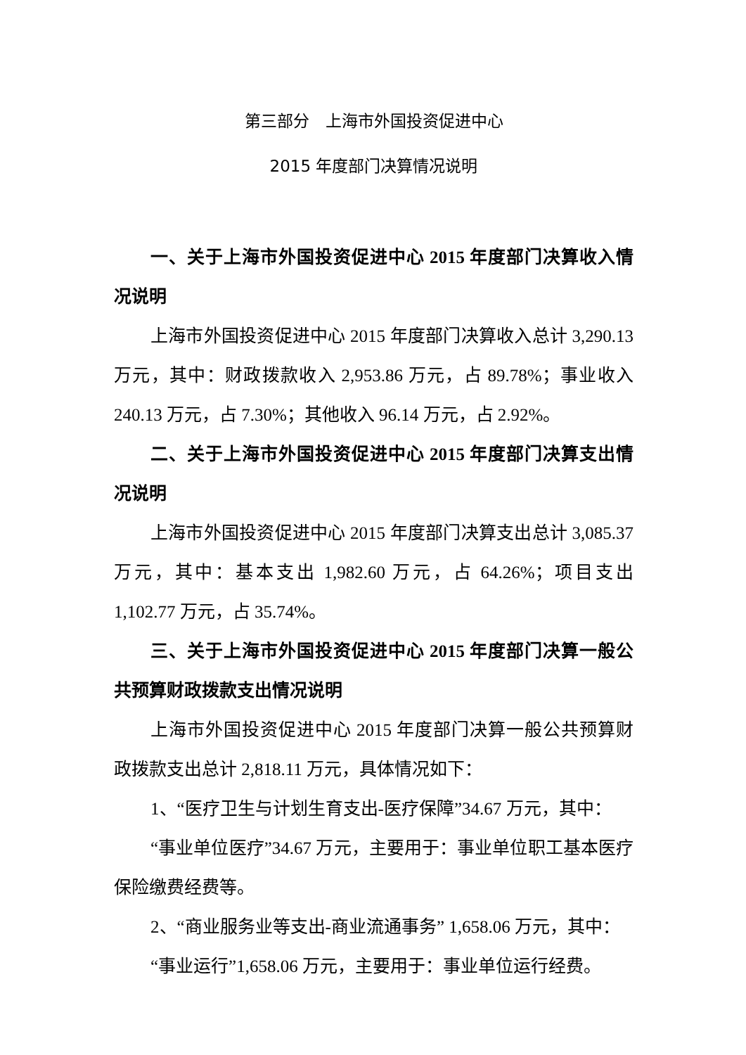第三部分　上海市外国投资促进中心
2015 年度部门决算情况说明
一、关于上海市外国投资促进中心 2015 年度部门决算收入情况说明
上海市外国投资促进中心 2015 年度部门决算收入总计 3,290.13 万元，其中：财政拨款收入 2,953.86 万元，占 89.78%；事业收入 240.13 万元，占 7.30%；其他收入 96.14 万元，占 2.92%。
二、关于上海市外国投资促进中心 2015 年度部门决算支出情况说明
上海市外国投资促进中心 2015 年度部门决算支出总计 3,085.37 万元，其中：基本支出 1,982.60 万元，占 64.26%；项目支出 1,102.77 万元，占 35.74%。
三、关于上海市外国投资促进中心 2015 年度部门决算一般公共预算财政拨款支出情况说明
上海市外国投资促进中心 2015 年度部门决算一般公共预算财政拨款支出总计 2,818.11 万元，具体情况如下：
1、“医疗卫生与计划生育支出-医疗保障”34.67 万元，其中：
“事业单位医疗”34.67 万元，主要用于：事业单位职工基本医疗保险缴费经费等。
2、“商业服务业等支出-商业流通事务” 1,658.06 万元，其中：
“事业运行”1,658.06 万元，主要用于：事业单位运行经费。